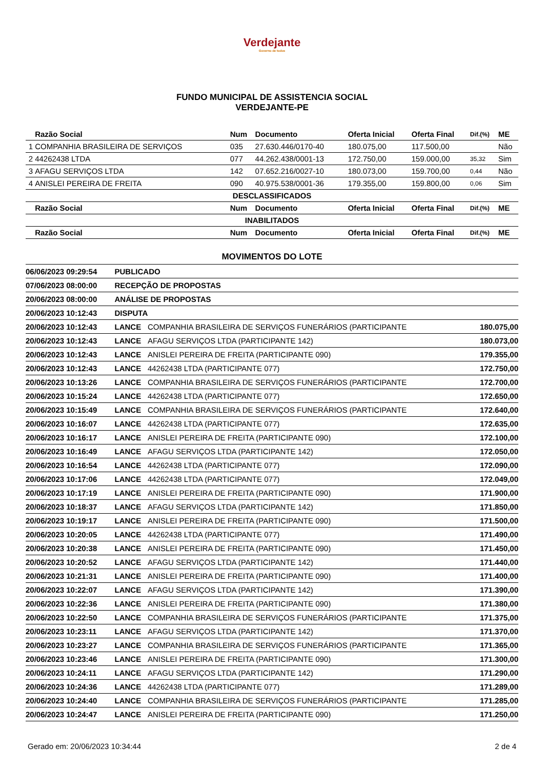Verdejante
Governo de todos
FUNDO MUNICIPAL DE ASSISTENCIA SOCIAL
VERDEJANTE-PE
| | Razão Social | Num | Documento | Oferta Inicial | Oferta Final | Dif.(%) | ME |
| --- | --- | --- | --- | --- | --- | --- | --- |
| 1 | COMPANHIA BRASILEIRA DE SERVIÇOS | 035 | 27.630.446/0170-40 | 180.075,00 | 117.500,00 | | Não |
| 2 | 44262438 LTDA | 077 | 44.262.438/0001-13 | 172.750,00 | 159.000,00 | 35,32 | Sim |
| 3 | AFAGU SERVIÇOS LTDA | 142 | 07.652.216/0027-10 | 180.073,00 | 159.700,00 | 0,44 | Não |
| 4 | ANISLEI PEREIRA DE FREITA | 090 | 40.975.538/0001-36 | 179.355,00 | 159.800,00 | 0,06 | Sim |
| DESCLASSIFICADOS | | | | | | | |
| | Razão Social | Num | Documento | Oferta Inicial | Oferta Final | Dif.(%) | ME |
| INABILITADOS | | | | | | | |
| | Razão Social | Num | Documento | Oferta Inicial | Oferta Final | Dif.(%) | ME |
MOVIMENTOS DO LOTE
| 06/06/2023 09:29:54 | PUBLICADO | | |
| 07/06/2023 08:00:00 | RECEPÇÃO DE PROPOSTAS | | |
| 20/06/2023 08:00:00 | ANÁLISE DE PROPOSTAS | | |
| 20/06/2023 10:12:43 | DISPUTA | | |
| 20/06/2023 10:12:43 | LANCE | COMPANHIA BRASILEIRA DE SERVIÇOS FUNERÁRIOS (PARTICIPANTE | 180.075,00 |
| 20/06/2023 10:12:43 | LANCE | AFAGU SERVIÇOS LTDA (PARTICIPANTE 142) | 180.073,00 |
| 20/06/2023 10:12:43 | LANCE | ANISLEI PEREIRA DE FREITA (PARTICIPANTE 090) | 179.355,00 |
| 20/06/2023 10:12:43 | LANCE | 44262438 LTDA (PARTICIPANTE 077) | 172.750,00 |
| 20/06/2023 10:13:26 | LANCE | COMPANHIA BRASILEIRA DE SERVIÇOS FUNERÁRIOS (PARTICIPANTE | 172.700,00 |
| 20/06/2023 10:15:24 | LANCE | 44262438 LTDA (PARTICIPANTE 077) | 172.650,00 |
| 20/06/2023 10:15:49 | LANCE | COMPANHIA BRASILEIRA DE SERVIÇOS FUNERÁRIOS (PARTICIPANTE | 172.640,00 |
| 20/06/2023 10:16:07 | LANCE | 44262438 LTDA (PARTICIPANTE 077) | 172.635,00 |
| 20/06/2023 10:16:17 | LANCE | ANISLEI PEREIRA DE FREITA (PARTICIPANTE 090) | 172.100,00 |
| 20/06/2023 10:16:49 | LANCE | AFAGU SERVIÇOS LTDA (PARTICIPANTE 142) | 172.050,00 |
| 20/06/2023 10:16:54 | LANCE | 44262438 LTDA (PARTICIPANTE 077) | 172.090,00 |
| 20/06/2023 10:17:06 | LANCE | 44262438 LTDA (PARTICIPANTE 077) | 172.049,00 |
| 20/06/2023 10:17:19 | LANCE | ANISLEI PEREIRA DE FREITA (PARTICIPANTE 090) | 171.900,00 |
| 20/06/2023 10:18:37 | LANCE | AFAGU SERVIÇOS LTDA (PARTICIPANTE 142) | 171.850,00 |
| 20/06/2023 10:19:17 | LANCE | ANISLEI PEREIRA DE FREITA (PARTICIPANTE 090) | 171.500,00 |
| 20/06/2023 10:20:05 | LANCE | 44262438 LTDA (PARTICIPANTE 077) | 171.490,00 |
| 20/06/2023 10:20:38 | LANCE | ANISLEI PEREIRA DE FREITA (PARTICIPANTE 090) | 171.450,00 |
| 20/06/2023 10:20:52 | LANCE | AFAGU SERVIÇOS LTDA (PARTICIPANTE 142) | 171.440,00 |
| 20/06/2023 10:21:31 | LANCE | ANISLEI PEREIRA DE FREITA (PARTICIPANTE 090) | 171.400,00 |
| 20/06/2023 10:22:07 | LANCE | AFAGU SERVIÇOS LTDA (PARTICIPANTE 142) | 171.390,00 |
| 20/06/2023 10:22:36 | LANCE | ANISLEI PEREIRA DE FREITA (PARTICIPANTE 090) | 171.380,00 |
| 20/06/2023 10:22:50 | LANCE | COMPANHIA BRASILEIRA DE SERVIÇOS FUNERÁRIOS (PARTICIPANTE | 171.375,00 |
| 20/06/2023 10:23:11 | LANCE | AFAGU SERVIÇOS LTDA (PARTICIPANTE 142) | 171.370,00 |
| 20/06/2023 10:23:27 | LANCE | COMPANHIA BRASILEIRA DE SERVIÇOS FUNERÁRIOS (PARTICIPANTE | 171.365,00 |
| 20/06/2023 10:23:46 | LANCE | ANISLEI PEREIRA DE FREITA (PARTICIPANTE 090) | 171.300,00 |
| 20/06/2023 10:24:11 | LANCE | AFAGU SERVIÇOS LTDA (PARTICIPANTE 142) | 171.290,00 |
| 20/06/2023 10:24:36 | LANCE | 44262438 LTDA (PARTICIPANTE 077) | 171.289,00 |
| 20/06/2023 10:24:40 | LANCE | COMPANHIA BRASILEIRA DE SERVIÇOS FUNERÁRIOS (PARTICIPANTE | 171.285,00 |
| 20/06/2023 10:24:47 | LANCE | ANISLEI PEREIRA DE FREITA (PARTICIPANTE 090) | 171.250,00 |
Gerado em: 20/06/2023 10:34:44 2 de 4